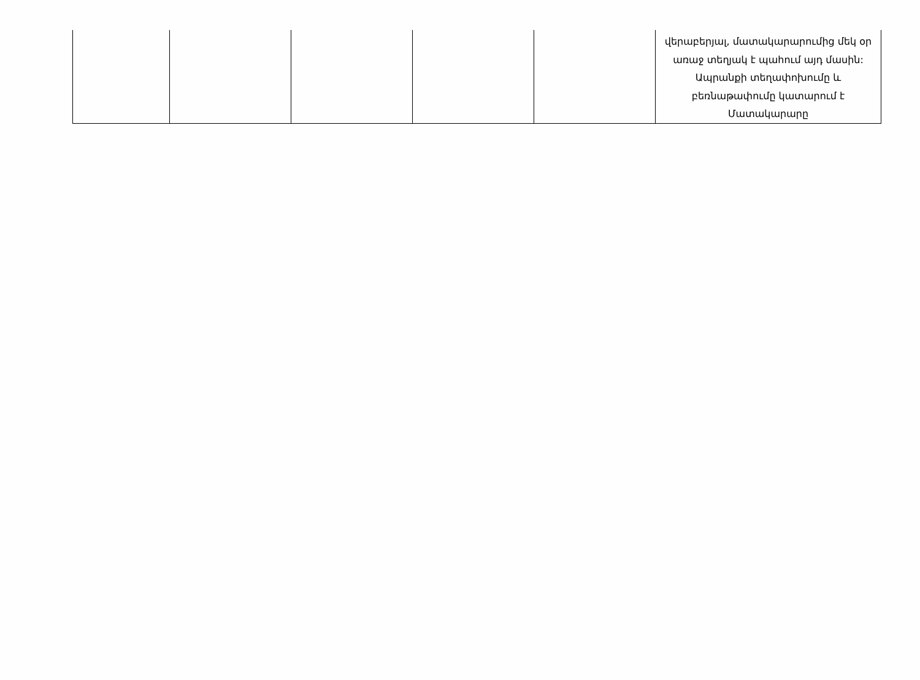| | | | | | վերաբերյալ, մատակարարումից մեկ օր առաջ տեղյակ է պահում այդ մասին: Ապրանքի տեղափոխումը և բեռնաթափումը կատարում է Մատակարարը |